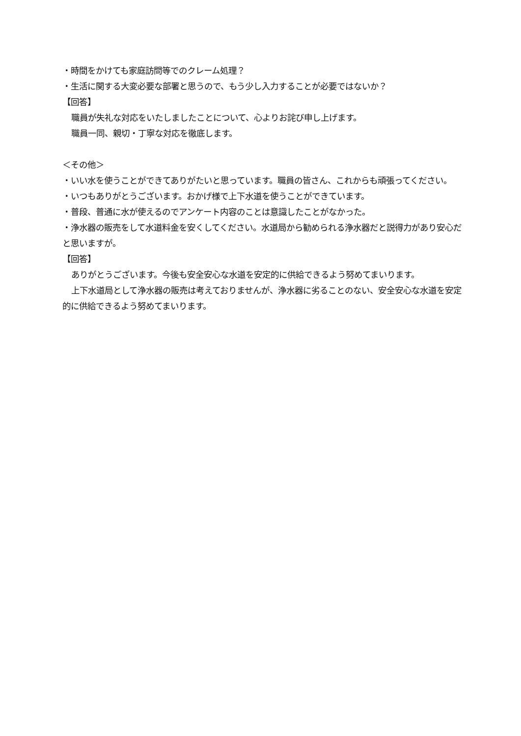・時間をかけても家庭訪問等でのクレーム処理？
・生活に関する大変必要な部署と思うので、もう少し入力することが必要ではないか？
【回答】
職員が失礼な対応をいたしましたことについて、心よりお詫び申し上げます。
職員一同、親切・丁寧な対応を徹底します。
＜その他＞
・いい水を使うことができてありがたいと思っています。職員の皆さん、これからも頑張ってください。
・いつもありがとうございます。おかげ様で上下水道を使うことができています。
・普段、普通に水が使えるのでアンケート内容のことは意識したことがなかった。
・浄水器の販売をして水道料金を安くしてください。水道局から勧められる浄水器だと説得力があり安心だと思いますが。
【回答】
ありがとうございます。今後も安全安心な水道を安定的に供給できるよう努めてまいります。
上下水道局として浄水器の販売は考えておりませんが、浄水器に劣ることのない、安全安心な水道を安定的に供給できるよう努めてまいります。